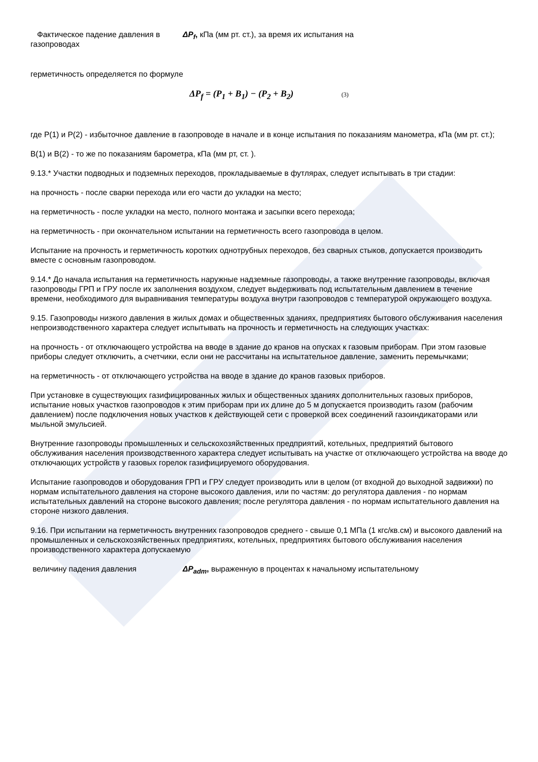Фактическое падение давления в газопроводах
ΔP<sub>f</sub>, кПа (мм рт. ст.), за время их испытания на
герметичность определяется по формуле
ΔP<sub>f</sub> = (P<sub>1</sub> + B<sub>1</sub>) − (P<sub>2</sub> + B<sub>2</sub>) (3)
где Р(1) и Р(2) - избыточное давление в газопроводе в начале и в конце испытания по показаниям манометра, кПа (мм рт. ст.);
В(1) и В(2) - то же по показаниям барометра, кПа (мм рт, ст. ).
9.13.* Участки подводных и подземных переходов, прокладываемые в футлярах, следует испытывать в три стадии:
на прочность - после сварки перехода или его части до укладки на место;
на герметичность - после укладки на место, полного монтажа и засыпки всего перехода;
на герметичность - при окончательном испытании на герметичность всего газопровода в целом.
Испытание на прочность и герметичность коротких однотрубных переходов, без сварных стыков, допускается производить вместе с основным газопроводом.
9.14.* До начала испытания на герметичность наружные надземные газопроводы, а также внутренние газопроводы, включая газопроводы ГРП и ГРУ после их заполнения воздухом, следует выдерживать под испытательным давлением в течение времени, необходимого для выравнивания температуры воздуха внутри газопроводов с температурой окружающего воздуха.
9.15. Газопроводы низкого давления в жилых домах и общественных зданиях, предприятиях бытового обслуживания населения непроизводственного характера следует испытывать на прочность и герметичность на следующих участках:
на прочность - от отключающего устройства на вводе в здание до кранов на опусках к газовым приборам. При этом газовые приборы следует отключить, а счетчики, если они не рассчитаны на испытательное давление, заменить перемычками;
на герметичность - от отключающего устройства на вводе в здание до кранов газовых приборов.
При установке в существующих газифицированных жилых и общественных зданиях дополнительных газовых приборов, испытание новых участков газопроводов к этим приборам при их длине до 5 м допускается производить газом (рабочим давлением) после подключения новых участков к действующей сети с проверкой всех соединений газоиндикаторами или мыльной эмульсией.
Внутренние газопроводы промышленных и сельскохозяйственных предприятий, котельных, предприятий бытового обслуживания населения производственного характера следует испытывать на участке от отключающего устройства на вводе до отключающих устройств у газовых горелок газифицируемого оборудования.
Испытание газопроводов и оборудования ГРП и ГРУ следует производить или в целом (от входной до выходной задвижки) по нормам испытательного давления на стороне высокого давления, или по частям: до регулятора давления - по нормам испытательных давлений на стороне высокого давления; после регулятора давления - по нормам испытательного давления на стороне низкого давления.
9.16. При испытании на герметичность внутренних газопроводов среднего - свыше 0,1 МПа (1 кгс/кв.см) и высокого давлений на промышленных и сельскохозяйственных предприятиях, котельных, предприятиях бытового обслуживания населения производственного характера допускаемую
величину падения давления ΔP<sub>adm</sub>, выраженную в процентах к начальному испытательному